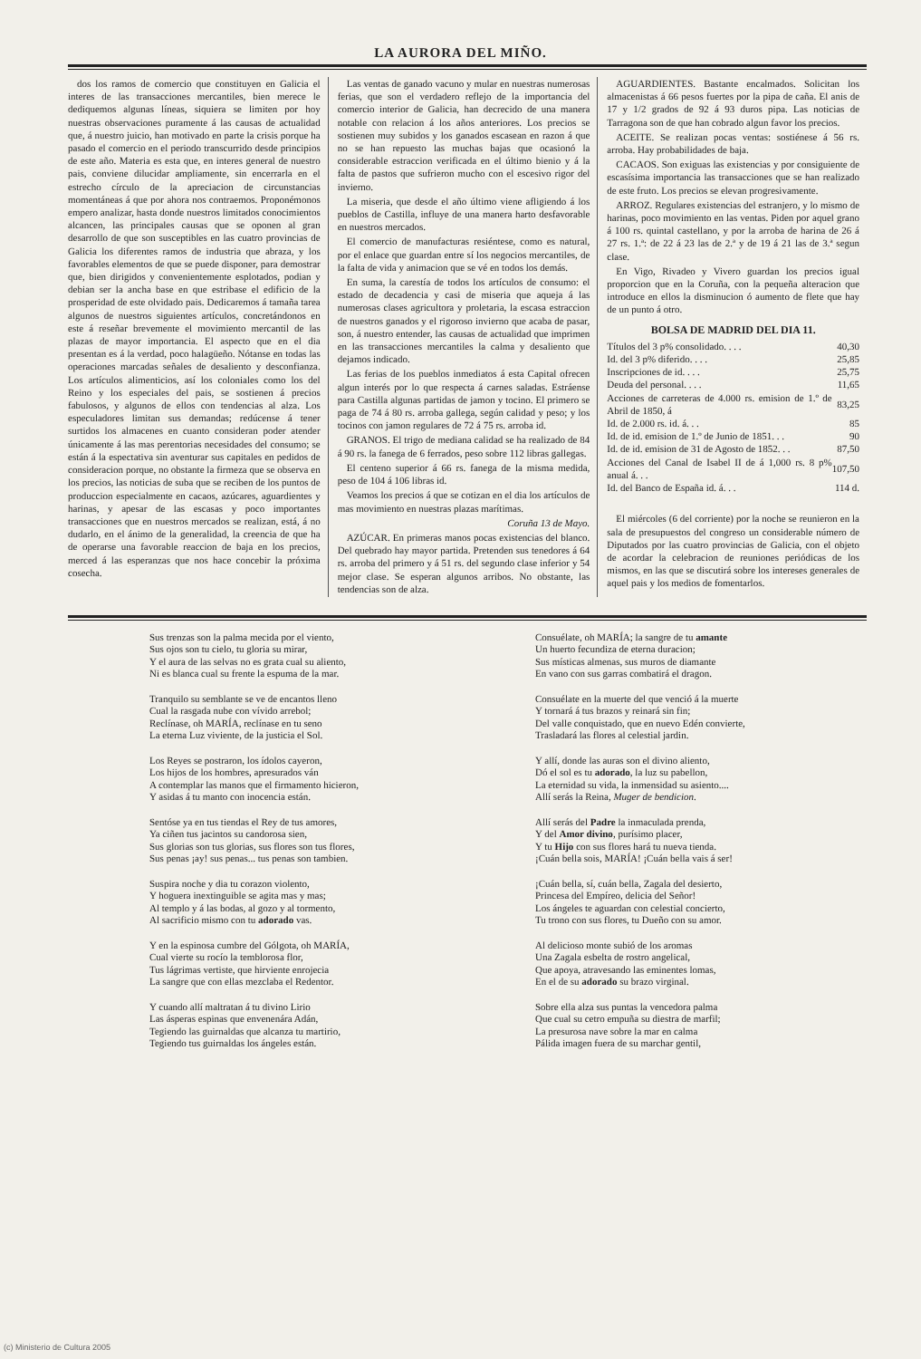LA AURORA DEL MIÑO.
dos los ramos de comercio que constituyen en Galicia el interes de las transacciones mercantiles, bien merece le dediquemos algunas líneas, siquiera se limiten por hoy nuestras observaciones puramente á las causas de actualidad que, á nuestro juicio, han motivado en parte la crisis porque ha pasado el comercio en el periodo transcurrido desde principios de este año. Materia es esta que, en interes general de nuestro pais, conviene dilucidar ampliamente, sin encerrarla en el estrecho círculo de la apreciacion de circunstancias momentáneas á que por ahora nos contraemos. Proponémonos empero analizar, hasta donde nuestros limitados conocimientos alcancen, las principales causas que se oponen al gran desarrollo de que son susceptibles en las cuatro provincias de Galicia los diferentes ramos de industria que abraza, y los favorables elementos de que se puede disponer, para demostrar que, bien dirigidos y convenientemente esplotados, podian y debian ser la ancha base en que estribase el edificio de la prosperidad de este olvidado pais. Dedicaremos á tamaña tarea algunos de nuestros siguientes artículos, concretándonos en este á reseñar brevemente el movimiento mercantil de las plazas de mayor importancia. El aspecto que en el dia presentan es á la verdad, poco halagüeño. Nótanse en todas las operaciones marcadas señales de desaliento y desconfianza. Los artículos alimenticios, así los coloniales como los del Reino y los especiales del pais, se sostienen á precios fabulosos, y algunos de ellos con tendencias al alza. Los especuladores limitan sus demandas; redúcense á tener surtidos los almacenes en cuanto consideran poder atender únicamente á las mas perentorias necesidades del consumo; se están á la espectativa sin aventurar sus capitales en pedidos de consideracion porque, no obstante la firmeza que se observa en los precios, las noticias de suba que se reciben de los puntos de produccion especialmente en cacaos, azúcares, aguardientes y harinas, y apesar de las escasas y poco importantes transacciones que en nuestros mercados se realizan, está, á no dudarlo, en el ánimo de la generalidad, la creencia de que ha de operarse una favorable reaccion de baja en los precios, merced á las esperanzas que nos hace concebir la próxima cosecha.
Las ventas de ganado vacuno y mular en nuestras numerosas ferias, que son el verdadero reflejo de la importancia del comercio interior de Galicia, han decrecido de una manera notable con relacion á los años anteriores. Los precios se sostienen muy subidos y los ganados escasean en razon á que no se han repuesto las muchas bajas que ocasionó la considerable estraccion verificada en el último bienio y á la falta de pastos que sufrieron mucho con el escesivo rigor del invierno.
La miseria, que desde el año último viene afligiendo á los pueblos de Castilla, influye de una manera harto desfavorable en nuestros mercados.
El comercio de manufacturas resiéntese, como es natural, por el enlace que guardan entre sí los negocios mercantiles, de la falta de vida y animacion que se vé en todos los demás.
En suma, la carestía de todos los artículos de consumo: el estado de decadencia y casi de miseria que aqueja á las numerosas clases agricultora y proletaria, la escasa estraccion de nuestros ganados y el rigoroso invierno que acaba de pasar, son, á nuestro entender, las causas de actualidad que imprimen en las transacciones mercantiles la calma y desaliento que dejamos indicado.
Las ferias de los pueblos inmediatos á esta Capital ofrecen algun interés por lo que respecta á carnes saladas. Estráense para Castilla algunas partidas de jamon y tocino. El primero se paga de 74 á 80 rs. arroba gallega, según calidad y peso; y los tocinos con jamon regulares de 72 á 75 rs. arroba id.
GRANOS. El trigo de mediana calidad se ha realizado de 84 á 90 rs. la fanega de 6 ferrados, peso sobre 112 libras gallegas.
El centeno superior á 66 rs. fanega de la misma medida, peso de 104 á 106 libras id.
Veamos los precios á que se cotizan en el dia los artículos de mas movimiento en nuestras plazas marítimas.
Coruña 13 de Mayo.
AZÚCAR. En primeras manos pocas existencias del blanco. Del quebrado hay mayor partida. Pretenden sus tenedores á 64 rs. arroba del primero y á 51 rs. del segundo clase inferior y 54 mejor clase. Se esperan algunos arribos. No obstante, las tendencias son de alza.
AGUARDIENTES. Bastante encalmados. Solicitan los almacenistas á 66 pesos fuertes por la pipa de caña. El anis de 17 y 1/2 grados de 92 á 93 duros pipa. Las noticias de Tarragona son de que han cobrado algun favor los precios.
ACEITE. Se realizan pocas ventas: sostiénese á 56 rs. arroba. Hay probabilidades de baja.
CACAOS. Son exiguas las existencias y por consiguiente de escasísima importancia las transacciones que se han realizado de este fruto. Los precios se elevan progresivamente.
ARROZ. Regulares existencias del estranjero, y lo mismo de harinas, poco movimiento en las ventas. Piden por aquel grano á 100 rs. quintal castellano, y por la arroba de harina de 26 á 27 rs. 1.ª: de 22 á 23 las de 2.ª y de 19 á 21 las de 3.ª segun clase.
En Vigo, Rivadeo y Vivero guardan los precios igual proporcion que en la Coruña, con la pequeña alteracion que introduce en ellos la disminucion ó aumento de flete que hay de un punto á otro.
BOLSA DE MADRID DEL DIA 11.
| Títulos del 3 p% consolidado. . . . | 40,30 |
| Id. del 3 p% diferido. . . . | 25,85 |
| Inscripciones de id. . . . | 25,75 |
| Deuda del personal. . . . | 11,65 |
| Acciones de carreteras de 4.000 rs. emision de 1.º de Abril de 1850, á | 83,25 |
| Id. de 2.000 rs. id. á. . . | 85 |
| Id. de id. emision de 1.º de Junio de 1851. . . | 90 |
| Id. de id. emision de 31 de Agosto de 1852. . . | 87,50 |
| Acciones del Canal de Isabel II de á 1,000 rs. 8 p% anual á. . . | 107,50 |
| Id. del Banco de España id. á. . . | 114 d. |
El miércoles (6 del corriente) por la noche se reunieron en la sala de presupuestos del congreso un considerable número de Diputados por las cuatro provincias de Galicia, con el objeto de acordar la celebracion de reuniones periódicas de los mismos, en las que se discutirá sobre los intereses generales de aquel pais y los medios de fomentarlos.
Sus trenzas son la palma mecida por el viento,
Sus ojos son tu cielo, tu gloria su mirar,
Y el aura de las selvas no es grata cual su aliento,
Ni es blanca cual su frente la espuma de la mar.
Tranquilo su semblante se ve de encantos lleno
Cual la rasgada nube con vívido arrebol;
Reclínase, oh MARÍA, reclínase en tu seno
La eterna Luz viviente, de la justicia el Sol.
Los Reyes se postraron, los ídolos cayeron,
Los hijos de los hombres, apresurados ván
A contemplar las manos que el firmamento hicieron,
Y asidas á tu manto con inocencia están.
Sentóse ya en tus tiendas el Rey de tus amores,
Ya ciñen tus jacintos su candorosa sien,
Sus glorias son tus glorias, sus flores son tus flores,
Sus penas ¡ay! sus penas... tus penas son tambien.
Suspira noche y dia tu corazon violento,
Y hoguera inextinguible se agita mas y mas;
Al templo y á las bodas, al gozo y al tormento,
Al sacrificio mismo con tu adorado vas.
Y en la espinosa cumbre del Gólgota, oh MARÍA,
Cual vierte su rocío la temblorosa flor,
Tus lágrimas vertiste, que hirviente enrojecia
La sangre que con ellas mezclaba el Redentor.
Y cuando allí maltratan á tu divino Lirio
Las ásperas espinas que envenenára Adán,
Tegiendo las guirnaldas que alcanza tu martirio,
Tegiendo tus guirnaldas los ángeles están.
Consuélate, oh MARÍA; la sangre de tu amante
Un huerto fecundiza de eterna duracion;
Sus místicas almenas, sus muros de diamante
En vano con sus garras combatirá el dragon.
Consuélate en la muerte del que venció á la muerte
Y tornará á tus brazos y reinará sin fin;
Del valle conquistado, que en nuevo Edén convierte,
Trasladará las flores al celestial jardin.
Y allí, donde las auras son el divino aliento,
Dó el sol es tu adorado, la luz su pabellon,
La eternidad su vida, la inmensidad su asiento....
Allí serás la Reina, Muger de bendicion.
Allí serás del Padre la inmaculada prenda,
Y del Amor divino, purísimo placer,
Y tu Hijo con sus flores hará tu nueva tienda.
¡Cuán bella sois, MARÍA! ¡Cuán bella vais á ser!
¡Cuán bella, sí, cuán bella, Zagala del desierto,
Princesa del Empíreo, delicia del Señor!
Los ángeles te aguardan con celestial concierto,
Tu trono con sus flores, tu Dueño con su amor.
Al delicioso monte subió de los aromas
Una Zagala esbelta de rostro angelical,
Que apoya, atravesando las eminentes lomas,
En el de su adorado su brazo virginal.
Sobre ella alza sus puntas la vencedora palma
Que cual su cetro empuña su diestra de marfil;
La presurosa nave sobre la mar en calma
Pálida imagen fuera de su marchar gentil,
(c) Ministerio de Cultura 2005